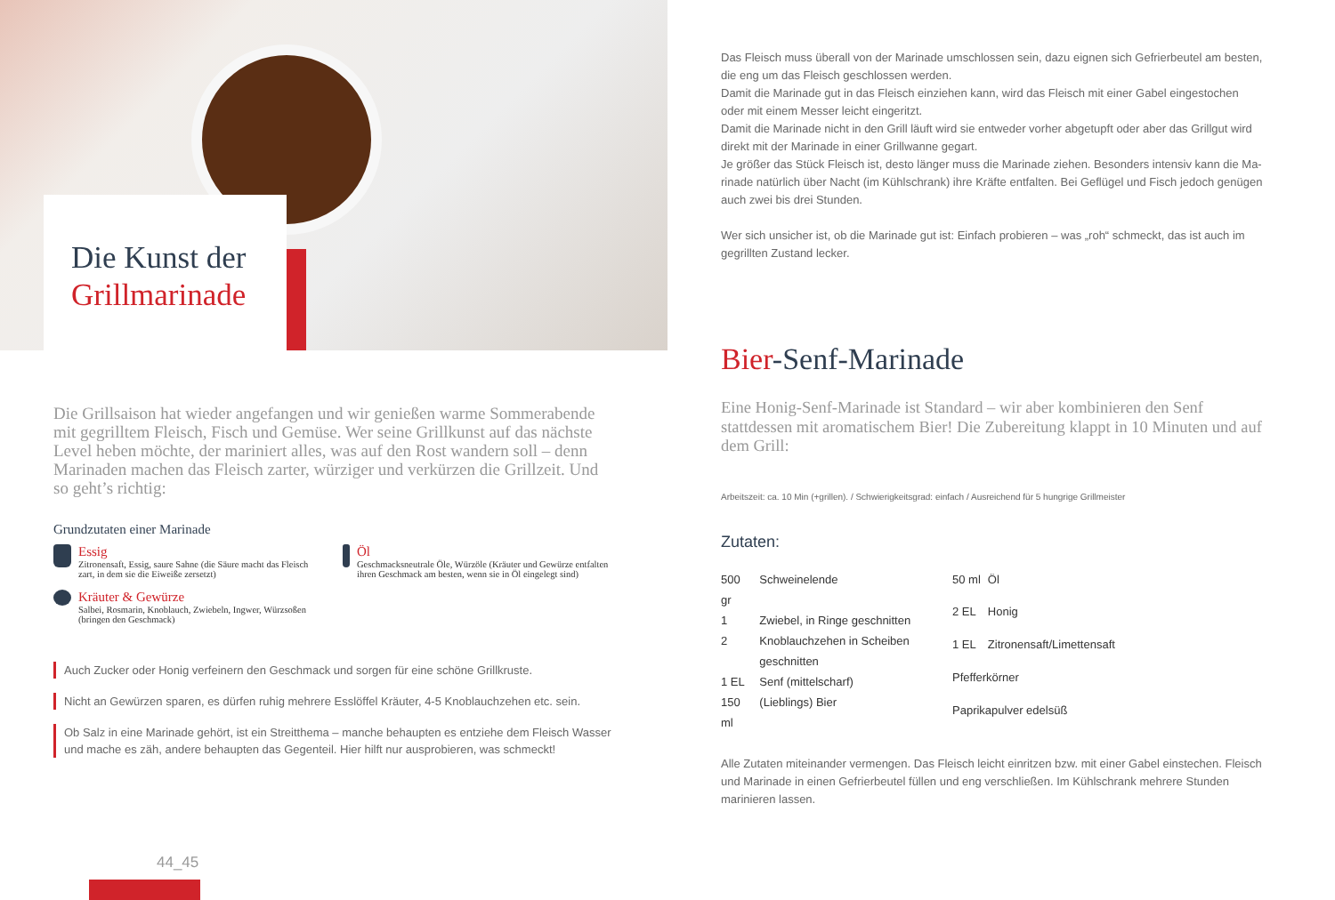Die Kunst der
Grillmarinade
Die Grillsaison hat wieder angefangen und wir genießen warme Sommer­abende mit gegrilltem Fleisch, Fisch und Gemüse. Wer seine Grillkunst auf das nächste Level heben möchte, der mariniert alles, was auf den Rost wan­dern soll – denn Marinaden machen das Fleisch zarter, würziger und ver­kürzen die Grillzeit. Und so geht’s richtig:
Grundzutaten einer Marinade
Essig
Zitronensaft, Essig, saure Sahne (die Säure macht das Fleisch zart, in dem sie die Eiweiße zersetzt)
Kräuter & Gewürze
Salbei, Rosmarin, Knoblauch, Zwiebeln, Ingwer, Würz­soßen (bringen den Geschmack)
Öl
Geschmacksneutrale Öle, Würzöle (Kräuter und Ge­würze entfalten ihren Geschmack am besten, wenn sie in Öl eingelegt sind)
Auch Zucker oder Honig verfeinern den Geschmack und sorgen für eine schöne Grillkruste.
Nicht an Gewürzen sparen, es dürfen ruhig mehrere Esslöffel Kräuter, 4-5 Knoblauchzehen etc. sein.
Ob Salz in eine Marinade gehört, ist ein Streitthema – manche behaupten es entziehe dem Fleisch Wasser und mache es zäh, andere behaupten das Gegenteil. Hier hilft nur ausprobieren, was schmeckt!
44_45
Das Fleisch muss überall von der Marinade umschlossen sein, dazu eignen sich Gefrierbeutel am besten, die eng um das Fleisch geschlossen werden.
Damit die Marinade gut in das Fleisch einziehen kann, wird das Fleisch mit einer Gabel eingestochen oder mit einem Messer leicht eingeritzt.
Damit die Marinade nicht in den Grill läuft wird sie entweder vorher abgetupft oder aber das Grillgut wird direkt mit der Marinade in einer Grillwanne gegart.
Je größer das Stück Fleisch ist, desto länger muss die Marinade ziehen. Besonders intensiv kann die Ma­rinade natürlich über Nacht (im Kühlschrank) ihre Kräfte entfalten. Bei Geflügel und Fisch jedoch genügen auch zwei bis drei Stunden.
Wer sich unsicher ist, ob die Marinade gut ist: Einfach probieren – was „roh“ schmeckt, das ist auch im ge­grillten Zustand lecker.
Bier-Senf-Marinade
Eine Honig-Senf-Marinade ist Standard – wir aber kombinieren den Senf stattdessen mit aromatischem Bier! Die Zubereitung klappt in 10 Minuten und auf dem Grill:
Arbeitszeit: ca. 10 Min (+grillen). / Schwierigkeitsgrad: einfach / Ausreichend für 5 hungrige Grillmeister
Zutaten:
| 500 gr | Schweinelende |
| 1 | Zwiebel, in Ringe geschnitten |
| 2 | Knoblauchzehen in Scheiben geschnitten |
| 1 EL | Senf (mittelscharf) |
| 150 ml | (Lieblings) Bier |
| 50 ml | Öl |
| 2 EL | Honig |
| 1 EL | Zitronensaft/Limettensaft |
| Pfefferkörner | |
| Paprikapulver edelsüß | |
Alle Zutaten miteinander vermengen. Das Fleisch leicht einritzen bzw. mit einer Gabel einstechen. Fleisch und Marinade in einen Gefrierbeutel füllen und eng verschließen. Im Kühlschrank mehrere Stunden marinie­ren lassen.